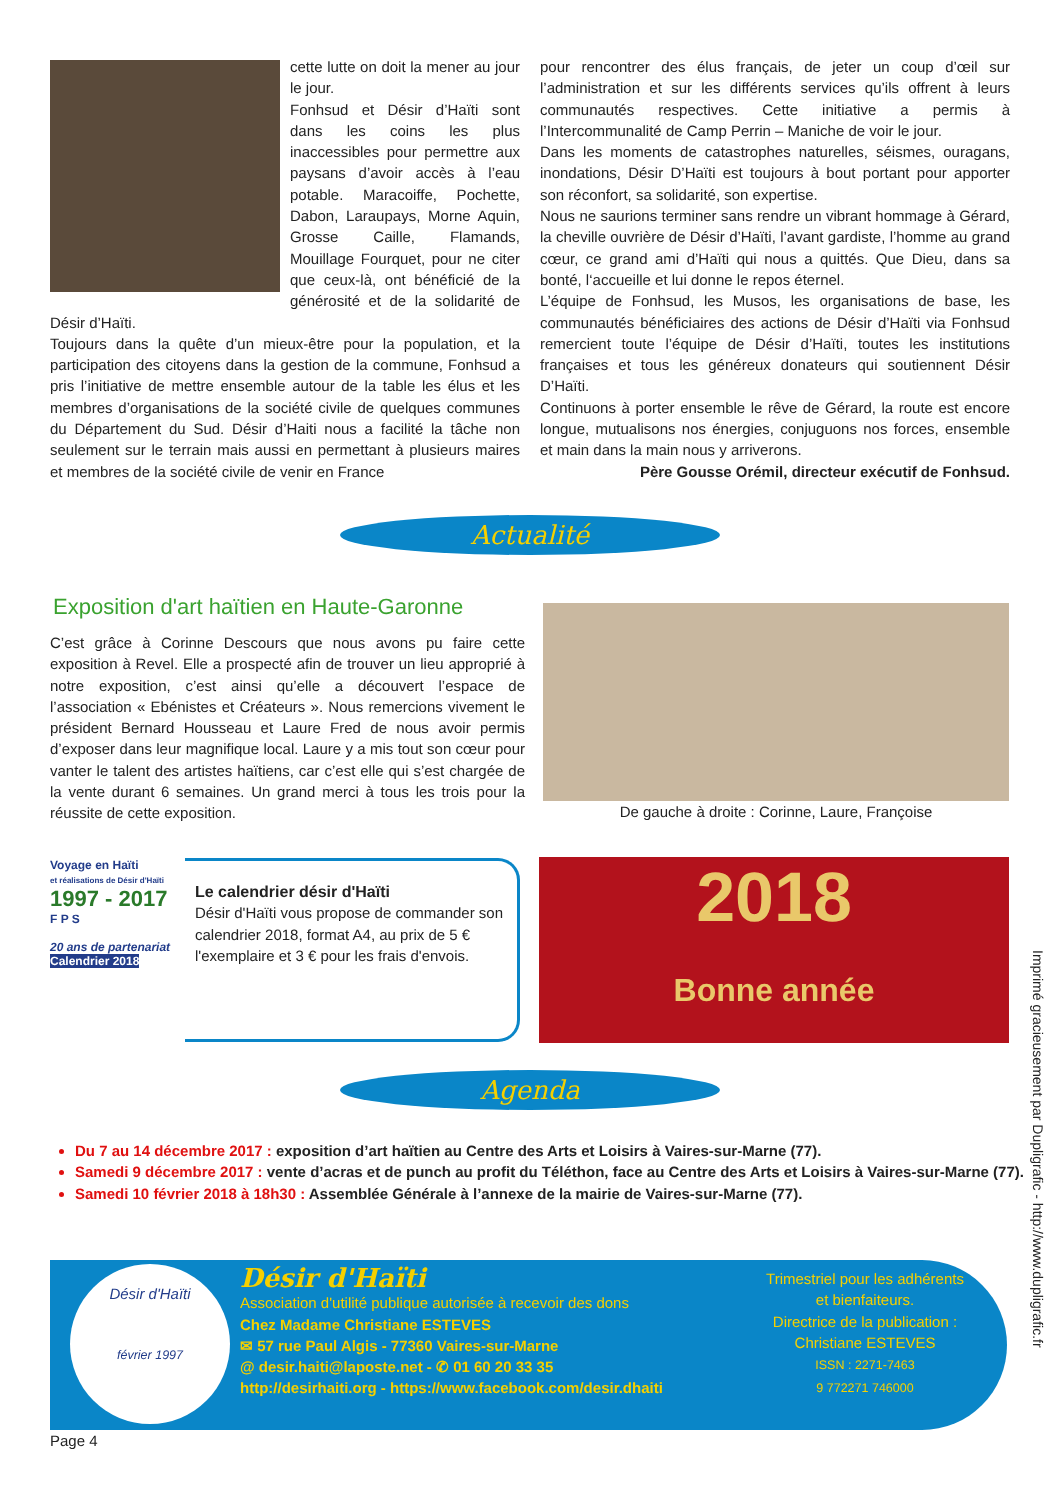cette lutte on doit la mener au jour le jour.
Fonhsud et Désir d’Haïti sont dans les coins les plus inaccessibles pour permettre aux paysans d’avoir accès à l’eau potable. Maracoiffe, Pochette, Dabon, Laraupays, Morne Aquin, Grosse Caille, Flamands, Mouillage Fourquet, pour ne citer que ceux-là, ont bénéficié de la générosité et de la solidarité de Désir d’Haïti.
Toujours dans la quête d’un mieux-être pour la population, et la participation des citoyens dans la gestion de la commune, Fonhsud a pris l’initiative de mettre ensemble autour de la table les élus et les membres d’organisations de la société civile de quelques communes du Département du Sud. Désir d’Haiti nous a facilité la tâche non seulement sur le terrain mais aussi en permettant à plusieurs maires et membres de la société civile de venir en France
pour rencontrer des élus français, de jeter un coup d’œil sur l’administration et sur les différents services qu’ils offrent à leurs communautés respectives. Cette initiative a permis à l’Intercommunalité de Camp Perrin – Maniche de voir le jour.
Dans les moments de catastrophes naturelles, séismes, ouragans, inondations, Désir D’Haïti est toujours à bout portant pour apporter son réconfort, sa solidarité, son expertise.
Nous ne saurions terminer sans rendre un vibrant hommage à Gérard, la cheville ouvrière de Désir d’Haïti, l’avant gardiste, l’homme au grand cœur, ce grand ami d’Haïti qui nous a quittés. Que Dieu, dans sa bonté, l‘accueille et lui donne le repos éternel.
L’équipe de Fonhsud, les Musos, les organisations de base, les communautés bénéficiaires des actions de Désir d’Haïti via Fonhsud remercient toute l’équipe de Désir d’Haïti, toutes les institutions françaises et tous les généreux donateurs qui soutiennent Désir D’Haïti.
Continuons à porter ensemble le rêve de Gérard, la route est encore longue, mutualisons nos énergies, conjuguons nos forces, ensemble et main dans la main nous y arriverons.
Père Gousse Orémil, directeur exécutif de Fonhsud.
Actualité
Exposition d'art haïtien en Haute-Garonne
C’est grâce à Corinne Descours que nous avons pu faire cette exposition à Revel. Elle a prospecté afin de trouver un lieu approprié à notre exposition, c’est ainsi qu’elle a découvert l’espace de l’association « Ebénistes et Créateurs ». Nous remercions vivement le président Bernard Housseau et Laure Fred de nous avoir permis d’exposer dans leur magnifique local. Laure y a mis tout son cœur pour vanter le talent des artistes haïtiens, car c’est elle qui s’est chargée de la vente durant 6 semaines. Un grand merci à tous les trois pour la réussite de cette exposition.
De gauche à droite : Corinne, Laure, Françoise
Voyage en Haïti
et réalisations de Désir d'Haïti
1997 - 2017
F P S
20 ans de partenariat
Calendrier 2018
Le calendrier désir d'Haïti
Désir d'Haïti vous propose de commander son calendrier 2018, format A4, au prix de 5 € l'exemplaire et 3 € pour les frais d'envois.
2018
Bonne année
Agenda
Du 7 au 14 décembre 2017 : exposition d’art haïtien au Centre des Arts et Loisirs à Vaires-sur-Marne (77).
Samedi 9 décembre 2017 : vente d’acras et de punch au profit du Téléthon, face au Centre des Arts et Loisirs à Vaires-sur-Marne (77).
Samedi 10 février 2018 à 18h30 : Assemblée Générale à l’annexe de la mairie de Vaires-sur-Marne (77).
Désir d'Haïti
février 1997
Désir d'Haïti
Association d'utilité publique autorisée à recevoir des dons
Chez Madame Christiane ESTEVES
✉ 57 rue Paul Algis - 77360 Vaires-sur-Marne
@ desir.haiti@laposte.net - ✆ 01 60 20 33 35
http://desirhaiti.org - https://www.facebook.com/desir.dhaiti
Trimestriel pour les adhérents et bienfaiteurs.
Directrice de la publication :
Christiane ESTEVES
ISSN : 2271-7463
9 772271 746000
Page 4
Imprimé gracieusement par Dupligrafic - http://www.dupligrafic.fr